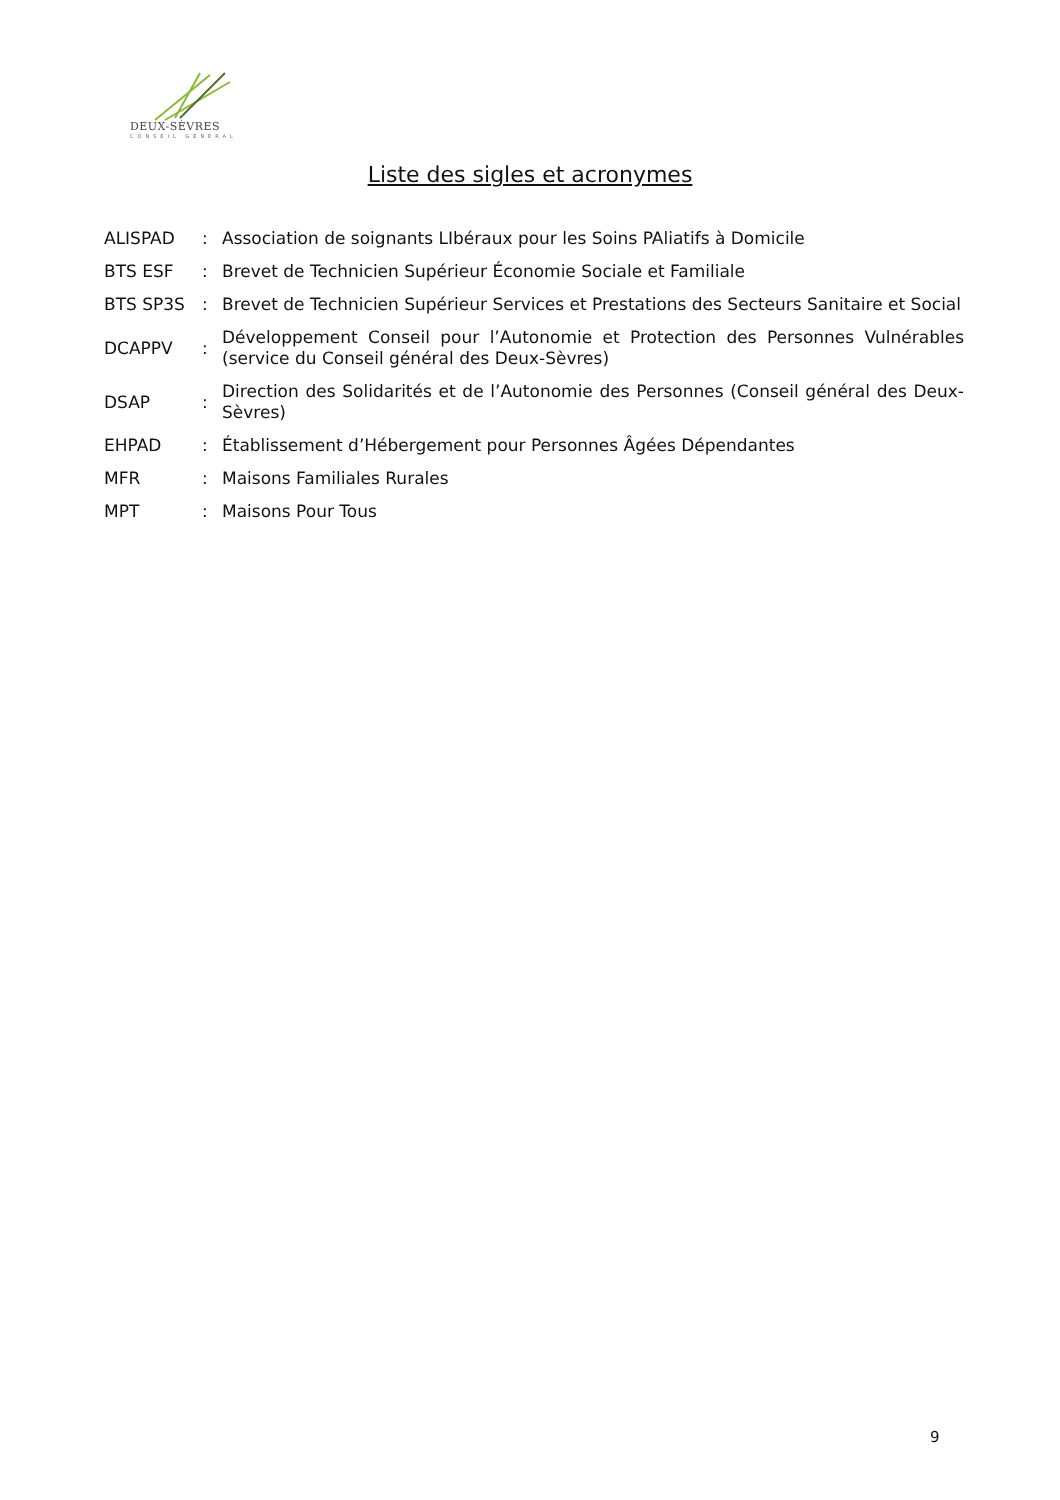DEUX-SÈVRES
CONSEIL GÉNÉRAL
Liste des sigles et acronymes
| ALISPAD | : | Association de soignants LIbéraux pour les Soins PAliatifs à Domicile |
| BTS ESF | : | Brevet de Technicien Supérieur Économie Sociale et Familiale |
| BTS SP3S | : | Brevet de Technicien Supérieur Services et Prestations des Secteurs Sanitaire et Social |
| DCAPPV | : | Développement Conseil pour l’Autonomie et Protection des Personnes Vulnérables (service du Conseil général des Deux-Sèvres) |
| DSAP | : | Direction des Solidarités et de l’Autonomie des Personnes (Conseil général des Deux-Sèvres) |
| EHPAD | : | Établissement d’Hébergement pour Personnes Âgées Dépendantes |
| MFR | : | Maisons Familiales Rurales |
| MPT | : | Maisons Pour Tous |
9